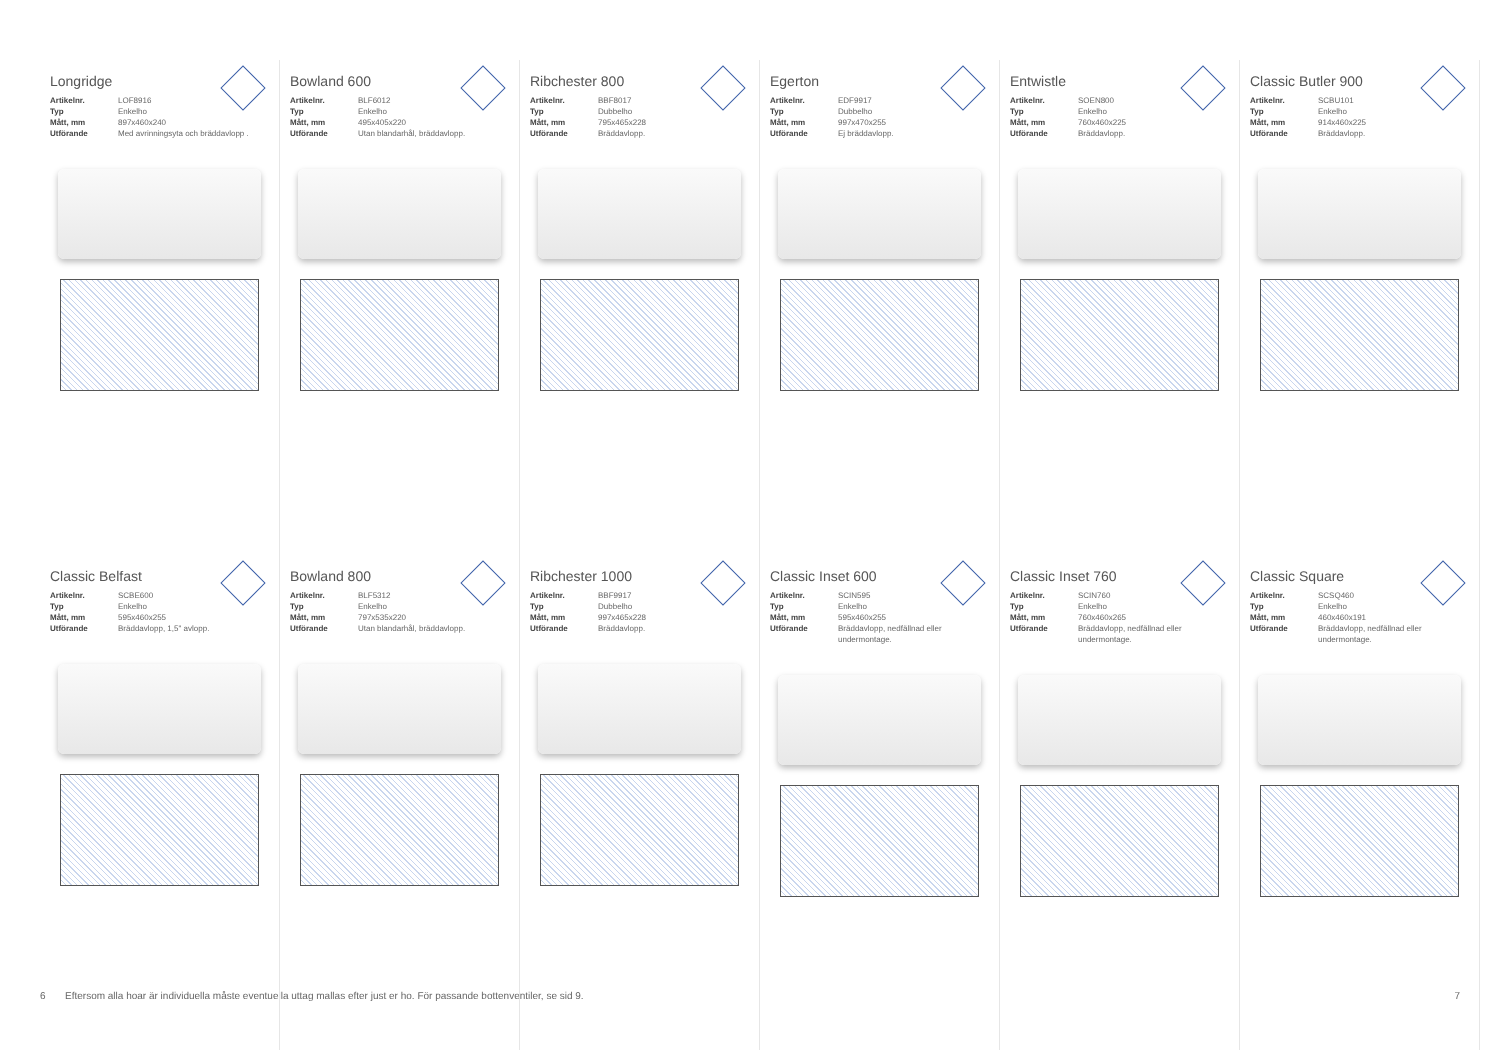Longridge
Artikelnr. LOF8916 Typ Enkelho Mått, mm 897x460x240 Utförande Med avrinningsyta och bräddavlopp .
Bowland 600
Artikelnr. BLF6012 Typ Enkelho Mått, mm 495x405x220 Utförande Utan blandarhål, bräddavlopp.
Ribchester 800
Artikelnr. BBF8017 Typ Dubbelho Mått, mm 795x465x228 Utförande Bräddavlopp.
Egerton
Artikelnr. EDF9917 Typ Dubbelho Mått, mm 997x470x255 Utförande Ej bräddavlopp.
Entwistle
Artikelnr. SOEN800 Typ Enkelho Mått, mm 760x460x225 Utförande Bräddavlopp.
Classic Butler 900
Artikelnr. SCBU101 Typ Enkelho Mått, mm 914x460x225 Utförande Bräddavlopp.
Classic Belfast
Artikelnr. SCBE600 Typ Enkelho Mått, mm 595x460x255 Utförande Bräddavlopp, 1,5" avlopp.
Bowland 800
Artikelnr. BLF5312 Typ Enkelho Mått, mm 797x535x220 Utförande Utan blandarhål, bräddavlopp.
Ribchester 1000
Artikelnr. BBF9917 Typ Dubbelho Mått, mm 997x465x228 Utförande Bräddavlopp.
Classic Inset 600
Artikelnr. SCIN595 Typ Enkelho Mått, mm 595x460x255 Utförande Bräddavlopp, nedfällnad eller undermontage.
Classic Inset 760
Artikelnr. SCIN760 Typ Enkelho Mått, mm 760x460x265 Utförande Bräddavlopp, nedfällnad eller undermontage.
Classic Square
Artikelnr. SCSQ460 Typ Enkelho Mått, mm 460x460x191 Utförande Bräddavlopp, nedfällnad eller undermontage.
6 Eftersom alla hoar är individuella måste eventuella uttag mallas efter just er ho. För passande bottenventiler, se sid 9. 7